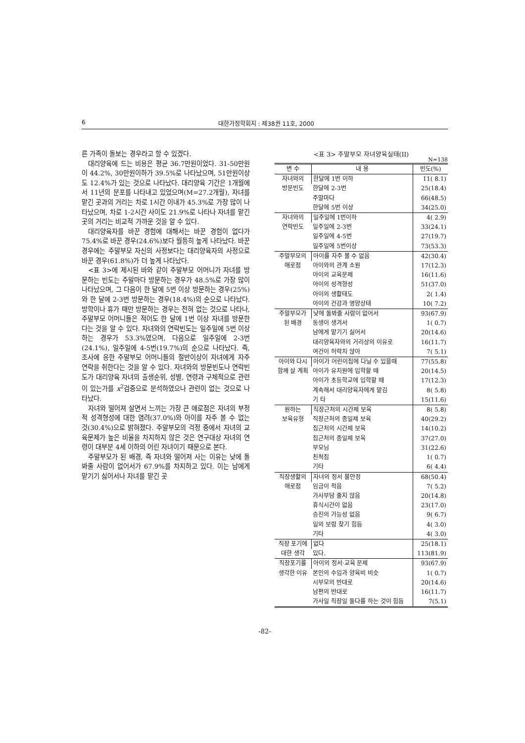6 대한가정학회지 : 제38권 11호, 2000
른 가족이 돌보는 경우라고 할 수 있겠다.
대리양육에 드는 비용은 평균 36.7만원이었다. 31-50만원이 44.2%, 30만원이하가 39.5%로 나타났으며, 51만원이상도 12.4%가 있는 것으로 나타났다. 대리양육 기간은 1개월에서 11년의 분포를 나타내고 있었으며(M=27.2개월), 자녀를 맡긴 곳과의 거리는 차로 1시간 이내가 45.3%로 가장 많이 나타났으며, 차로 1-2시간 사이도 21.9%로 나타나 자녀를 맡긴 곳의 거리는 비교적 가까운 것을 알 수 있다.
대리양육자를 바꾼 경험에 대해서는 바꾼 경험이 없다가 75.4%로 바꾼 경우(24.6%)보다 월등히 높게 나타났다. 바꾼 경우에는 주말부모 자신의 사정보다는 대리양육자의 사정으로 바꾼 경우(61.8%)가 더 높게 나타났다.
<표 3>에 제시된 바와 같이 주말부모 어머니가 자녀를 방문하는 빈도는 주말마다 방문하는 경우가 48.5%로 가장 많이 나타났으며, 그 다음이 한 달에 5번 이상 방문하는 경우(25%)와 한 달에 2-3번 방문하는 경우(18.4%)의 순으로 나타났다. 방학이나 휴가 때만 방문하는 경우는 전혀 없는 것으로 나타나, 주말부모 어머니들은 적어도 한 달에 1번 이상 자녀를 방문한다는 것을 알 수 있다. 자녀와의 연락빈도는 일주일에 5번 이상하는 경우가 53.3%였으며, 다음으로 일주일에 2-3번(24.1%), 일주일에 4-5번(19.7%)의 순으로 나타났다. 즉, 조사에 응한 주말부모 어머니들의 절반이상이 자녀에게 자주 연락을 취한다는 것을 알 수 있다. 자녀와의 방문빈도나 연락빈도가 대리양육 자녀의 출생순위, 성별, 연령과 구체적으로 관련이 있는가를 x<sup>2</sup>검증으로 분석하였으나 관련이 없는 것으로 나타났다.
자녀와 떨어져 살면서 느끼는 가장 큰 애로점은 자녀의 부정적 성격형성에 대한 염려(37.0%)와 아이를 자주 볼 수 없는 것(30.4%)으로 밝혀졌다. 주말부모의 걱정 중에서 자녀의 교육문제가 높은 비율을 차지하지 않은 것은 연구대상 자녀의 연령이 대부분 4세 이하의 어린 자녀이기 때문으로 본다.
주말부모가 된 배경, 즉 자녀와 떨어져 사는 이유는 낮에 돌봐줄 사람이 없어서가 67.9%를 차지하고 있다. 이는 남에게 맡기기 싫어서나 자녀를 맡긴 곳
<표 3> 주말부모 자녀양육실태(II)
N=138
| 변 수 | 내 용 | 빈도(%) |
| --- | --- | --- |
| 자녀와의 방문빈도 | 한달에 1번 이하 | 11( 8.1) |
| | 한달에 2-3번 | 25(18.4) |
| | 주말마다 | 66(48.5) |
| | 한달에 5번 이상 | 34(25.0) |
| 자녀와의 연락빈도 | 일주일에 1번이하 | 4( 2.9) |
| | 일주일에 2-3번 | 33(24.1) |
| | 일주일에 4-5번 | 27(19.7) |
| | 일주일에 5번이상 | 73(53.3) |
| 주말부모의 애로점 | 아이를 자주 볼 수 없음 | 42(30.4) |
| | 아이와의 관계 소원 | 17(12.3) |
| | 아이의 교육문제 | 16(11.6) |
| | 아이의 성격형성 | 51(37.0) |
| | 아이의 생활태도 | 2( 1.4) |
| | 아이의 건강과 영양상태 | 10( 7.2) |
| 주말부모가 된 배경 | 낮에 돌봐줄 사람이 없어서 | 93(67.9) |
| | 동생이 생겨서 | 1( 0.7) |
| | 남에게 맡기기 싫어서 | 20(14.6) |
| | 대리양육자와의 거리상의 이유로 | 16(11.7) |
| | 여건이 허락치 않아 | 7( 5.1) |
| 아이와 다시 함께 살 계획 | 아이가 어린이집에 다닐 수 있을때 | 77(55.8) |
| | 아이가 유치원에 입학할 때 | 20(14.5) |
| | 아이가 초등학교에 입학할 때 | 17(12.3) |
| | 계속해서 대리양육자에게 맡김 | 8( 5.8) |
| | 기 타 | 15(11.6) |
| 원하는 보육유형 | 직장근처의 시간제 보육 | 8( 5.8) |
| | 직장근처의 종일제 보육 | 40(29.2) |
| | 집근처의 시간제 보육 | 14(10.2) |
| | 집근처의 종일제 보육 | 37(27.0) |
| | 부모님 | 31(22.6) |
| | 친척집 | 1( 0.7) |
| | 기타 | 6( 4.4) |
| 직장생활의 애로점 | 자녀의 정서 불안정 | 68(50.4) |
| | 임금이 적음 | 7( 5.2) |
| | 가사부담 줄지 않음 | 20(14.8) |
| | 휴식시간이 없음 | 23(17.0) |
| | 승진의 가능성 없음 | 9( 6.7) |
| | 일의 보람 찾기 힘듬 | 4( 3.0) |
| | 기타 | 4( 3.0) |
| 직장 포기에 대한 생각 | 없다 | 25(18.1) |
| | 있다. | 113(81.9) |
| 직장포기를 생각한 이유 | 아이의 정서·교육 문제 | 93(67.9) |
| | 본인의 수입과 양육비 비슷 | 1( 0.7) |
| | 시부모의 반대로 | 20(14.6) |
| | 남편의 반대로 | 16(11.7) |
| | 가사일 직장일 둘다를 하는 것이 힘듬 | 7(5.1) |
-82-